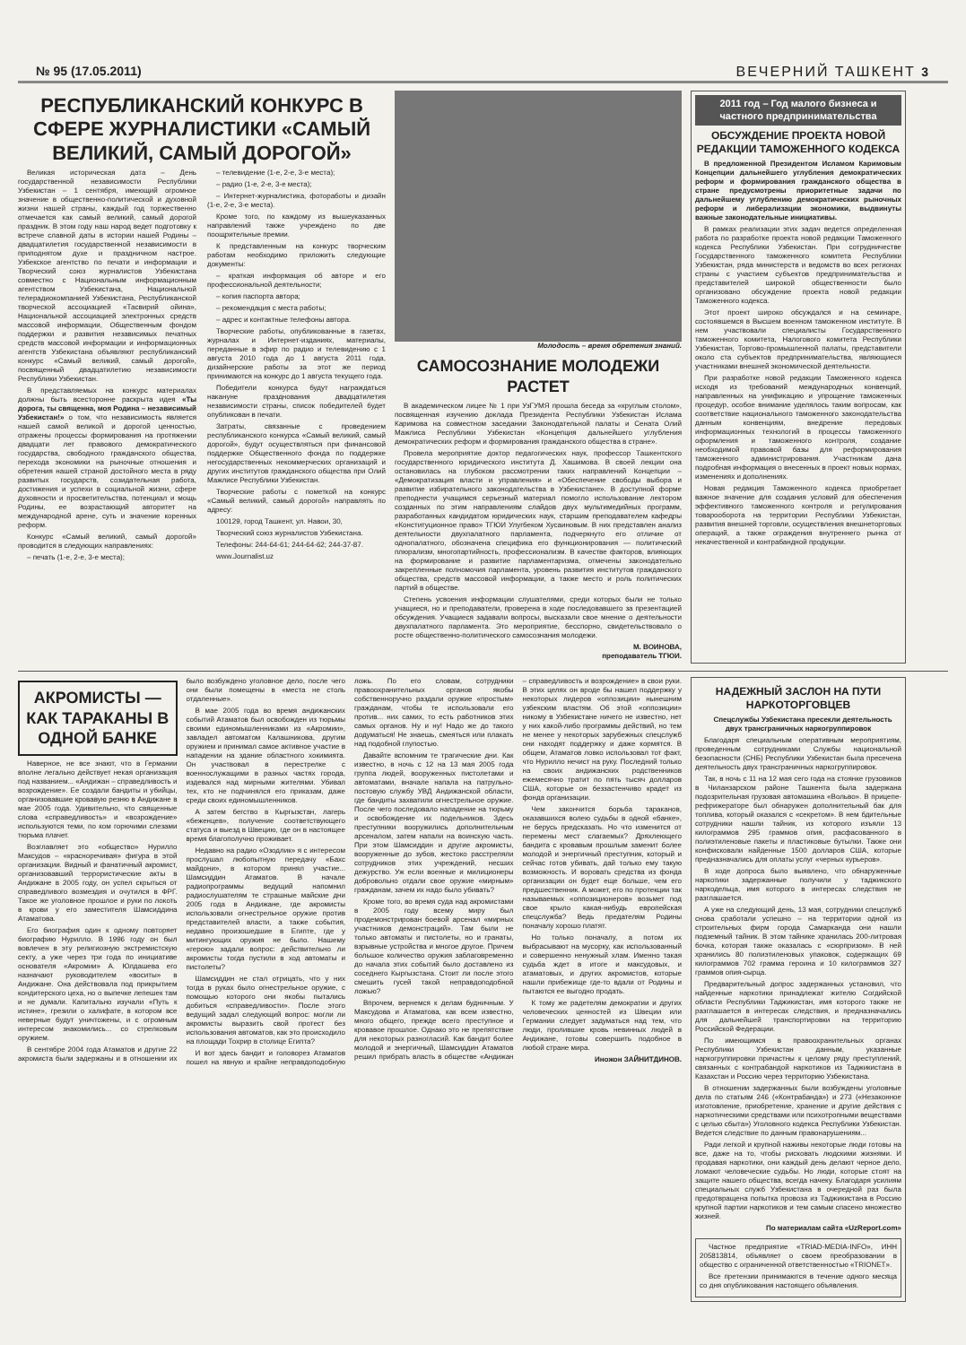№ 95 (17.05.2011) ВЕЧЕРНИЙ ТАШКЕНТ 3
РЕСПУБЛИКАНСКИЙ КОНКУРС В СФЕРЕ ЖУРНАЛИСТИКИ «САМЫЙ ВЕЛИКИЙ, САМЫЙ ДОРОГОЙ»
Великая историческая дата – День государственной независимости Республики Узбекистан – 1 сентября, имеющий огромное значение в общественно-политической и духовной жизни нашей страны, каждый год торжественно отмечается как самый великий, самый дорогой праздник. В этом году наш народ ведет подготовку к встрече славной даты в истории нашей Родины – двадцатилетия государственной независимости в приподнятом духе и праздничном настрое. Узбекское агентство по печати и информации и Творческий союз журналистов Узбекистана совместно с Национальным информационным агентством Узбекистана, Национальной телерадиокомпанией Узбекистана, Республиканской творческой ассоциацией «Тасвирий ойина», Национальной ассоциацией электронных средств массовой информации, Общественным фондом поддержки и развития независимых печатных средств массовой информации и информационных агентств Узбекистана объявляют республиканский конкурс «Самый великий, самый дорогой», посвященный двадцатилетию независимости Республики Узбекистан.
В представляемых на конкурс материалах должны быть всесторонне раскрыта идея «Ты дорога, ты священна, моя Родина – независимый Узбекистан!» о том, что независимость является нашей самой великой и дорогой ценностью, отражены процессы формирования на протяжении двадцати лет правового демократического государства, свободного гражданского общества, перехода экономики на рыночные отношения и обретения нашей страной достойного места в ряду развитых государств, созидательная работа, достижения и успехи в социальной жизни, сфере духовности и просветительства, потенциал и мощь Родины, ее возрастающий авторитет на международной арене, суть и значение коренных реформ.
Конкурс «Самый великий, самый дорогой» проводится в следующих направлениях:
– печать (1-е, 2-е, 3-е места);
– телевидение (1-е, 2-е, 3-е места);
– радио (1-е, 2-е, 3-е места);
– Интернет-журналистика, фотоработы и дизайн (1-е, 2-е, 3-е места).
Кроме того, по каждому из вышеуказанных направлений также учреждено по две поощрительные премии.
К представленным на конкурс творческим работам необходимо приложить следующие документы:
– краткая информация об авторе и его профессиональной деятельности;
– копия паспорта автора;
– рекомендация с места работы;
– адрес и контактные телефоны автора.
Творческие работы, опубликованные в газетах, журналах и Интернет-изданиях, материалы, переданные в эфир по радио и телевидению с 1 августа 2010 года до 1 августа 2011 года, дизайнерские работы за этот же период принимаются на конкурс до 1 августа текущего года.
Победители конкурса будут награждаться накануне празднования двадцатилетия независимости страны, список победителей будет опубликован в печати.
Затраты, связанные с проведением республиканского конкурса «Самый великий, самый дорогой», будут осуществляться при финансовой поддержке Общественного фонда по поддержке негосударственных некоммерческих организаций и других институтов гражданского общества при Олий Мажлисе Республики Узбекистан.
Творческие работы с пометкой на конкурс «Самый великий, самый дорогой» направлять по адресу:
100129, город Ташкент, ул. Навои, 30,
Творческий союз журналистов Узбекистана.
Телефоны: 244-64-61; 244-64-62; 244-37-87.
www.Journalist.uz
Молодость – время обретения знаний.
САМОСОЗНАНИЕ МОЛОДЕЖИ РАСТЕТ
В академическом лицее № 1 при УзГУМЯ прошла беседа за «круглым столом», посвященная изучению доклада Президента Республики Узбекистан Ислама Каримова на совместном заседании Законодательной палаты и Сената Олий Мажлиса Республики Узбекистан «Концепция дальнейшего углубления демократических реформ и формирования гражданского общества в стране».
Провела мероприятие доктор педагогических наук, профессор Ташкентского государственного юридического института Д. Хашимова. В своей лекции она остановилась на глубоком рассмотрении таких направлений Концепции – «Демократизация власти и управления» и «Обеспечение свободы выбора и развитие избирательного законодательства в Узбекистане». В доступной форме преподнести учащимся серьезный материал помогло использование лектором созданных по этим направлениям слайдов двух мультимедийных программ, разработанных кандидатом юридических наук, старшим преподавателем кафедры «Конституционное право» ТГЮИ Улугбеком Хусаиновым. В них представлен анализ деятельности двухпалатного парламента, подчеркнуто его отличие от однопалатного, обозначена специфика его функционирования — политический плюрализм, многопартийность, профессионализм. В качестве факторов, влияющих на формирование и развитие парламентаризма, отмечены законодательно закрепленные полномочия парламента, уровень развития институтов гражданского общества, средств массовой информации, а также место и роль политических партий в обществе.
Степень усвоения информации слушателями, среди которых были не только учащиеся, но и преподаватели, проверена в ходе последовавшего за презентацией обсуждения. Учащиеся задавали вопросы, высказали свое мнение о деятельности двухпалатного парламента. Это мероприятие, бесспорно, свидетельствовало о росте общественно-политического самосознания молодежи.
М. ВОИНОВА,
преподаватель ТГЮИ.
2011 год – Год малого бизнеса и частного предпринимательства
ОБСУЖДЕНИЕ ПРОЕКТА НОВОЙ РЕДАКЦИИ ТАМОЖЕННОГО КОДЕКСА
В предложенной Президентом Исламом Каримовым Концепции дальнейшего углубления демократических реформ и формирования гражданского общества в стране предусмотрены приоритетные задачи по дальнейшему углублению демократических рыночных реформ и либерализации экономики, выдвинуты важные законодательные инициативы.
В рамках реализации этих задач ведется определенная работа по разработке проекта новой редакции Таможенного кодекса Республики Узбекистан. При сотрудничестве Государственного таможенного комитета Республики Узбекистан, ряда министерств и ведомств во всех регионах страны с участием субъектов предпринимательства и представителей широкой общественности было организовано обсуждение проекта новой редакции Таможенного кодекса.
Этот проект широко обсуждался и на семинаре, состоявшемся в Высшем военном таможенном институте. В нем участвовали специалисты Государственного таможенного комитета, Налогового комитета Республики Узбекистан, Торгово-промышленной палаты, представители около ста субъектов предпринимательства, являющиеся участниками внешней экономической деятельности.
При разработке новой редакции Таможенного кодекса исходя из требований международных конвенций, направленных на унификацию и упрощение таможенных процедур, особое внимание уделялось таким вопросам, как соответствие национального таможенного законодательства данным конвенциям, внедрение передовых информационных технологий в процессы таможенного оформления и таможенного контроля, создание необходимой правовой базы для реформирования таможенного администрирования. Участникам дана подробная информация о внесенных в проект новых нормах, изменениях и дополнениях.
Новая редакция Таможенного кодекса приобретает важное значение для создания условий для обеспечения эффективного таможенного контроля и регулирования товарооборота на территории Республики Узбекистан, развития внешней торговли, осуществления внешнеторговых операций, а также ограждения внутреннего рынка от некачественной и контрабандной продукции.
АКРОМИСТЫ — КАК ТАРАКАНЫ В ОДНОЙ БАНКЕ
Наверное, не все знают, что в Германии вполне легально действует некая организация под названием... «Андижан – справедливость и возрождение». Ее создали бандиты и убийцы, организовавшие кровавую резню в Андижане в мае 2005 года. Удивительно, что священные слова «справедливость» и «возрождение» используются теми, по ком горючими слезами тюрьма плачет.
Возглавляет это «общество» Нурилло Максудов – «красноречивая» фигура в этой организации. Видный и фанатичный акромист, организовавший террористические акты в Андижане в 2005 году, он успел скрыться от справедливого возмездия и очутился в ФРГ. Такое же уголовное прошлое и руки по локоть в крови у его заместителя Шамсиддина Атаматова.
Его биография один к одному повторяет биографию Нурилло. В 1996 году он был вовлечен в эту религиозную экстремистскую секту, а уже через три года по инициативе основателя «Акромии» А. Юлдашева его назначают руководителем «воситы» в Андижане. Она действовала под прикрытием кондитерского цеха, но о выпечке лепешек там и не думали. Капитально изучали «Путь к истине», грезили о халифате, в котором все неверные будут уничтожены, и с огромным интересом знакомились... со стрелковым оружием.
В сентябре 2004 года Атаматов и другие 22 акромиста были задержаны и в отношении их было возбуждено уголовное дело, после чего они были помещены в «места не столь отдаленные».
В мае 2005 года во время андижанских событий Атаматов был освобожден из тюрьмы своими единомышленниками из «Акромии», завладел автоматом Калашникова, другим оружием и принимал самое активное участие в нападении на здание областного хокимията. Он участвовал в перестрелке с военнослужащими в разных частях города, издевался над мирными жителями. Убивал тех, кто не подчинялся его приказам, даже среди своих единомышленников.
А затем бегство в Кыргызстан, лагерь «беженцев», получение соответствующего статуса и выезд в Швецию, где он в настоящее время благополучно проживает.
Недавно на радио «Озодлик» я с интересом прослушал любопытную передачу «Бахс майдони», в котором принял участие... Шамсиддин Атаматов. В начале радиопрограммы ведущий напомнил радиослушателям те страшные майские дни 2005 года в Андижане, где акромисты использовали огнестрельное оружие против представителей власти, а также события, недавно произошедшие в Египте, где у митингующих оружия не было. Нашему «герою» задали вопрос: действительно ли акромисты тогда пустили в ход автоматы и пистолеты?
Шамсиддин не стал отрицать, что у них тогда в руках было огнестрельное оружие, с помощью которого они якобы пытались добиться «справедливости». После этого ведущий задал следующий вопрос: могли ли акромисты выразить свой протест без использования автоматов, как это происходило на площади Тохрир в столице Египта?
И вот здесь бандит и головорез Атаматов пошел на явную и крайне неправдоподобную ложь. По его словам, сотрудники правоохранительных органов якобы собственноручно раздали оружие «простым» гражданам, чтобы те использовали его против... них самих, то есть работников этих самых органов. Ну и ну! Надо же до такого додуматься! Не знаешь, смеяться или плакать над подобной глупостью.
Давайте вспомним те трагические дни. Как известно, в ночь с 12 на 13 мая 2005 года группа людей, вооруженных пистолетами и автоматами, вначале напала на патрульно-постовую службу УВД Андижанской области, где бандиты захватили огнестрельное оружие. После чего последовало нападение на тюрьму и освобождение их подельников. Здесь преступники вооружились дополнительным арсеналом, затем напали на воинскую часть. При этом Шамсиддин и другие акромисты, вооруженные до зубов, жестоко расстреляли сотрудников этих учреждений, несших дежурство. Уж если военные и милиционеры добровольно отдали свое оружие «мирным» гражданам, зачем их надо было убивать?
Кроме того, во время суда над акромистами в 2005 году всему миру был продемонстрирован боевой арсенал «мирных участников демонстраций». Там были не только автоматы и пистолеты, но и гранаты, взрывные устройства и многое другое. Причем большое количество оружия заблаговременно до начала этих событий было доставлено из соседнего Кыргызстана. Стоит ли после этого смешить гусей такой неправдоподобной ложью?
Впрочем, вернемся к делам будничным. У Максудова и Атаматова, как всем известно, много общего, прежде всего преступное и кровавое прошлое. Однако это не препятствие для некоторых разногласий. Как бандит более молодой и энергичный, Шамсиддин Атаматов решил прибрать власть в обществе «Андижан – справедливость и возрождение» в свои руки. В этих целях он вроде бы нашел поддержку у некоторых лидеров «оппозиции» нынешним узбекским властям. Об этой «оппозиции» никому в Узбекистане ничего не известно, нет у них какой-либо программы действий, но тем не менее у некоторых зарубежных спецслужб они находят поддержку и даже кормятся. В общем, Атаматов ловко использовал тот факт, что Нурилло нечист на руку. Последний только на своих андижанских родственников ежемесячно тратит по пять тысяч долларов США, которые он беззастенчиво крадет из фонда организации.
Чем закончится борьба тараканов, оказавшихся волею судьбы в одной «банке», не берусь предсказать. Но что изменится от перемены мест слагаемых? Дряхлеющего бандита с кровавым прошлым заменит более молодой и энергичный преступник, который и сейчас готов убивать, дай только ему такую возможность. И воровать средства из фонда организации он будет еще больше, чем его предшественник. А может, его по протекции так называемых «оппозиционеров» возьмет под свое крыло какая-нибудь европейская спецслужба? Ведь предателям Родины поначалу хорошо платят.
Но только поначалу, а потом их выбрасывают на мусорку, как использованный и совершенно ненужный хлам. Именно такая судьба ждет в итоге и максудовых, и атаматовых, и других акромистов, которые нашли прибежище где-то вдали от Родины и пытаются ее выгодно продать.
К тому же радетелям демократии и других человеческих ценностей из Швеции или Германии следует задуматься над тем, что люди, пролившие кровь невинных людей в Андижане, готовы совершить подобное в любой стране мира.
Иножон ЗАЙНИТДИНОВ.
НАДЕЖНЫЙ ЗАСЛОН НА ПУТИ НАРКОТОРГОВЦЕВ
Спецслужбы Узбекистана пресекли деятельность двух трансграничных наркогруппировок
Благодаря специальным оперативным мероприятиям, проведенным сотрудниками Службы национальной безопасности (СНБ) Республики Узбекистан была пресечена деятельность двух трансграничных наркогруппировок.
Так, в ночь с 11 на 12 мая сего года на стоянке грузовиков в Чиланзарском районе Ташкента была задержана подозрительная грузовая автомашина «Вольво». В прицепе-рефрижераторе был обнаружен дополнительный бак для топлива, который оказался с «секретом». В нем бдительные сотрудники нашли тайник, из которого изъяли 13 килограммов 295 граммов опия, расфасованного в полиэтиленовые пакеты и пластиковые бутылки. Также они конфисковали найденные 1500 долларов США, которые предназначались для оплаты услуг «черных курьеров».
В ходе допроса было выявлено, что обнаруженные наркотики задержанные получили у таджикского наркодельца, имя которого в интересах следствия не разглашается.
А уже на следующий день, 13 мая, сотрудники спецслужб снова сработали успешно – на территории одной из строительных фирм города Самарканда они нашли подземный тайник. В этом тайнике хранилась 200-литровая бочка, которая также оказалась с «сюрпризом». В ней хранились 80 полиэтиленовых упаковок, содержащих 69 килограммов 702 грамма героина и 10 килограммов 327 граммов опия-сырца.
Предварительный допрос задержанных установил, что найденные наркотики принадлежат жителю Согдийской области Республики Таджикистан, имя которого также не разглашается в интересах следствия, и предназначались для дальнейшей транспортировки на территорию Российской Федерации.
По имеющимся в правоохранительных органах Республики Узбекистан данным, указанные наркогруппировки причастны к целому ряду преступлений, связанных с контрабандой наркотиков из Таджикистана в Казахстан и Россию через территорию Узбекистана.
В отношении задержанных были возбуждены уголовные дела по статьям 246 («Контрабанда») и 273 («Незаконное изготовление, приобретение, хранение и другие действия с наркотическими средствами или психотропными веществами с целью сбыта») Уголовного кодекса Республики Узбекистан. Ведется следствие по данным правонарушениям...
Ради легкой и крупной наживы некоторые люди готовы на все, даже на то, чтобы рисковать людскими жизнями. И продавая наркотики, они каждый день делают черное дело, ломают человеческие судьбы. Но люди, которые стоят на защите нашего общества, всегда начеку. Благодаря усилиям специальных служб Узбекистана в очередной раз была предотвращена попытка провоза из Таджикистана в Россию крупной партии наркотиков и тем самым спасено множество жизней.
По материалам сайта «UzReport.com»
Частное предприятие «TRIAD-MEDIA-INFO», ИНН 205813814, объявляет о своем преобразовании в общество с ограниченной ответственностью «TRIONET».
Все претензии принимаются в течение одного месяца со дня опубликования настоящего объявления.